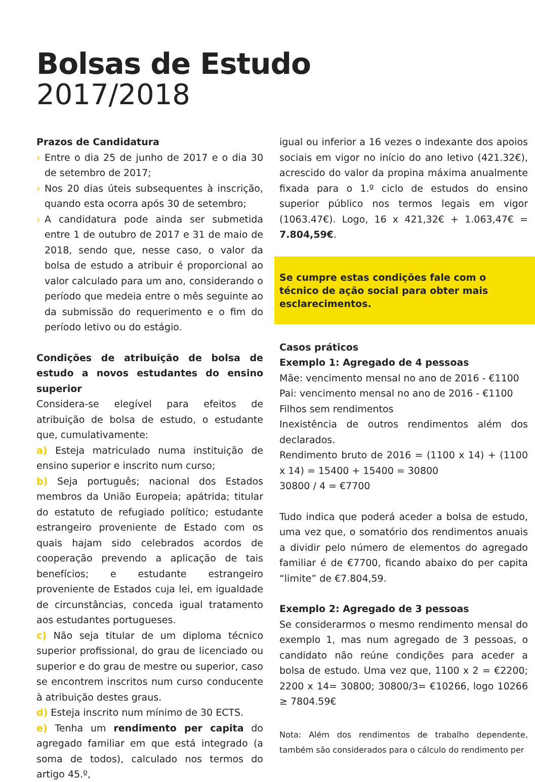Bolsas de Estudo
2017/2018
Prazos de Candidatura
› Entre o dia 25 de junho de 2017 e o dia 30 de setembro de 2017;
› Nos 20 dias úteis subsequentes à inscrição, quando esta ocorra após 30 de setembro;
› A candidatura pode ainda ser submetida entre 1 de outubro de 2017 e 31 de maio de 2018, sendo que, nesse caso, o valor da bolsa de estudo a atribuir é proporcional ao valor calculado para um ano, considerando o período que medeia entre o mês seguinte ao da submissão do requerimento e o fim do período letivo ou do estágio.
Condições de atribuição de bolsa de estudo a novos estudantes do ensino superior
Considera-se elegível para efeitos de atribuição de bolsa de estudo, o estudante que, cumulativamente:
a) Esteja matriculado numa instituição de ensino superior e inscrito num curso;
b) Seja português; nacional dos Estados membros da União Europeia; apátrida; titular do estatuto de refugiado político; estudante estrangeiro proveniente de Estado com os quais hajam sido celebrados acordos de cooperação prevendo a aplicação de tais benefícios; e estudante estrangeiro proveniente de Estados cuja lei, em igualdade de circunstâncias, conceda igual tratamento aos estudantes portugueses.
c) Não seja titular de um diploma técnico superior profissional, do grau de licenciado ou superior e do grau de mestre ou superior, caso se encontrem inscritos num curso conducente à atribuição destes graus.
d) Esteja inscrito num mínimo de 30 ECTS.
e) Tenha um rendimento per capita do agregado familiar em que está integrado (a soma de todos), calculado nos termos do artigo 45.º,
igual ou inferior a 16 vezes o indexante dos apoios sociais em vigor no início do ano letivo (421.32€), acrescido do valor da propina máxima anualmente fixada para o 1.º ciclo de estudos do ensino superior público nos termos legais em vigor (1063.47€). Logo, 16 x 421,32€ + 1.063,47€ = 7.804,59€.
Se cumpre estas condições fale com o técnico de ação social para obter mais esclarecimentos.
Casos práticos
Exemplo 1: Agregado de 4 pessoas
Mãe: vencimento mensal no ano de 2016 - €1100
Pai: vencimento mensal no ano de 2016 - €1100
Filhos sem rendimentos
Inexistência de outros rendimentos além dos declarados.
Rendimento bruto de 2016 = (1100 x 14) + (1100 x 14) = 15400 + 15400 = 30800
30800 / 4 = €7700
Tudo indica que poderá aceder a bolsa de estudo, uma vez que, o somatório dos rendimentos anuais a dividir pelo número de elementos do agregado familiar é de €7700, ficando abaixo do per capita “limite” de €7.804,59.
Exemplo 2: Agregado de 3 pessoas
Se considerarmos o mesmo rendimento mensal do exemplo 1, mas num agregado de 3 pessoas, o candidato não reúne condições para aceder a bolsa de estudo. Uma vez que, 1100 x 2 = €2200; 2200 x 14= 30800; 30800/3= €10266, logo 10266 ≥ 7804.59€
Nota: Além dos rendimentos de trabalho dependente, também são considerados para o cálculo do rendimento per